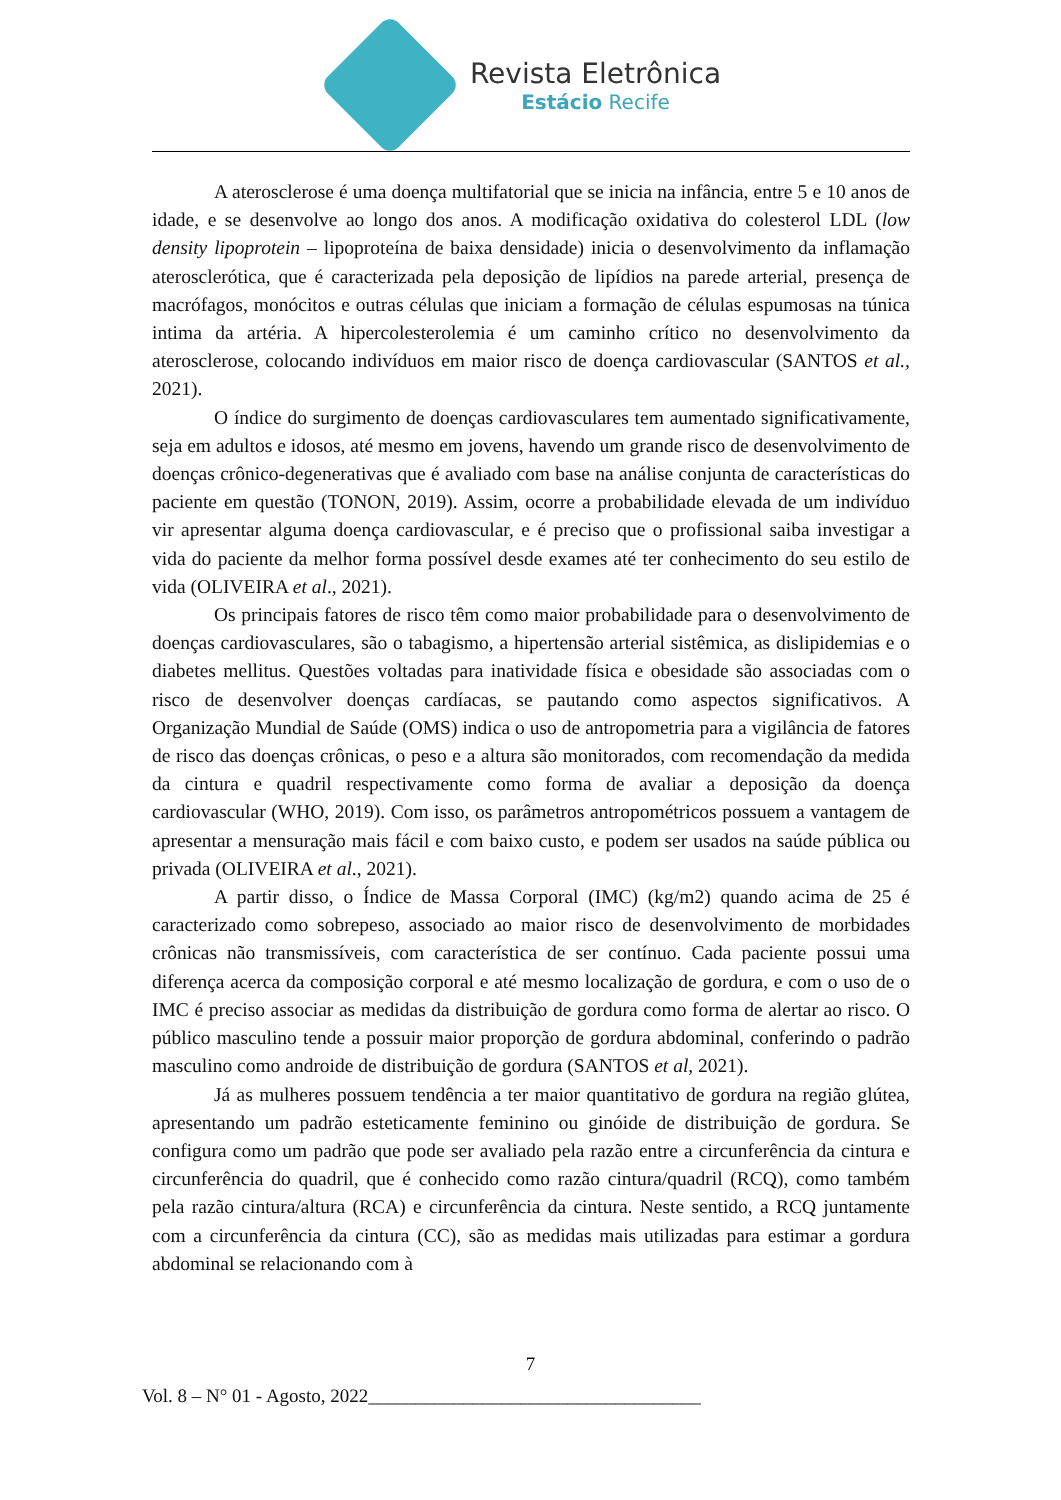Revista Eletrônica
Estácio Recife
A aterosclerose é uma doença multifatorial que se inicia na infância, entre 5 e 10 anos de idade, e se desenvolve ao longo dos anos. A modificação oxidativa do colesterol LDL (low density lipoprotein – lipoproteína de baixa densidade) inicia o desenvolvimento da inflamação aterosclerótica, que é caracterizada pela deposição de lipídios na parede arterial, presença de macrófagos, monócitos e outras células que iniciam a formação de células espumosas na túnica intima da artéria. A hipercolesterolemia é um caminho crítico no desenvolvimento da aterosclerose, colocando indivíduos em maior risco de doença cardiovascular (SANTOS et al., 2021).
O índice do surgimento de doenças cardiovasculares tem aumentado significativamente, seja em adultos e idosos, até mesmo em jovens, havendo um grande risco de desenvolvimento de doenças crônico-degenerativas que é avaliado com base na análise conjunta de características do paciente em questão (TONON, 2019). Assim, ocorre a probabilidade elevada de um indivíduo vir apresentar alguma doença cardiovascular, e é preciso que o profissional saiba investigar a vida do paciente da melhor forma possível desde exames até ter conhecimento do seu estilo de vida (OLIVEIRA et al., 2021).
Os principais fatores de risco têm como maior probabilidade para o desenvolvimento de doenças cardiovasculares, são o tabagismo, a hipertensão arterial sistêmica, as dislipidemias e o diabetes mellitus. Questões voltadas para inatividade física e obesidade são associadas com o risco de desenvolver doenças cardíacas, se pautando como aspectos significativos. A Organização Mundial de Saúde (OMS) indica o uso de antropometria para a vigilância de fatores de risco das doenças crônicas, o peso e a altura são monitorados, com recomendação da medida da cintura e quadril respectivamente como forma de avaliar a deposição da doença cardiovascular (WHO, 2019). Com isso, os parâmetros antropométricos possuem a vantagem de apresentar a mensuração mais fácil e com baixo custo, e podem ser usados na saúde pública ou privada (OLIVEIRA et al., 2021).
A partir disso, o Índice de Massa Corporal (IMC) (kg/m2) quando acima de 25 é caracterizado como sobrepeso, associado ao maior risco de desenvolvimento de morbidades crônicas não transmissíveis, com característica de ser contínuo. Cada paciente possui uma diferença acerca da composição corporal e até mesmo localização de gordura, e com o uso de o IMC é preciso associar as medidas da distribuição de gordura como forma de alertar ao risco. O público masculino tende a possuir maior proporção de gordura abdominal, conferindo o padrão masculino como androide de distribuição de gordura (SANTOS et al, 2021).
Já as mulheres possuem tendência a ter maior quantitativo de gordura na região glútea, apresentando um padrão esteticamente feminino ou ginóide de distribuição de gordura. Se configura como um padrão que pode ser avaliado pela razão entre a circunferência da cintura e circunferência do quadril, que é conhecido como razão cintura/quadril (RCQ), como também pela razão cintura/altura (RCA) e circunferência da cintura. Neste sentido, a RCQ juntamente com a circunferência da cintura (CC), são as medidas mais utilizadas para estimar a gordura abdominal se relacionando com à
7
Vol. 8 – N° 01 - Agosto, 2022___________________________________